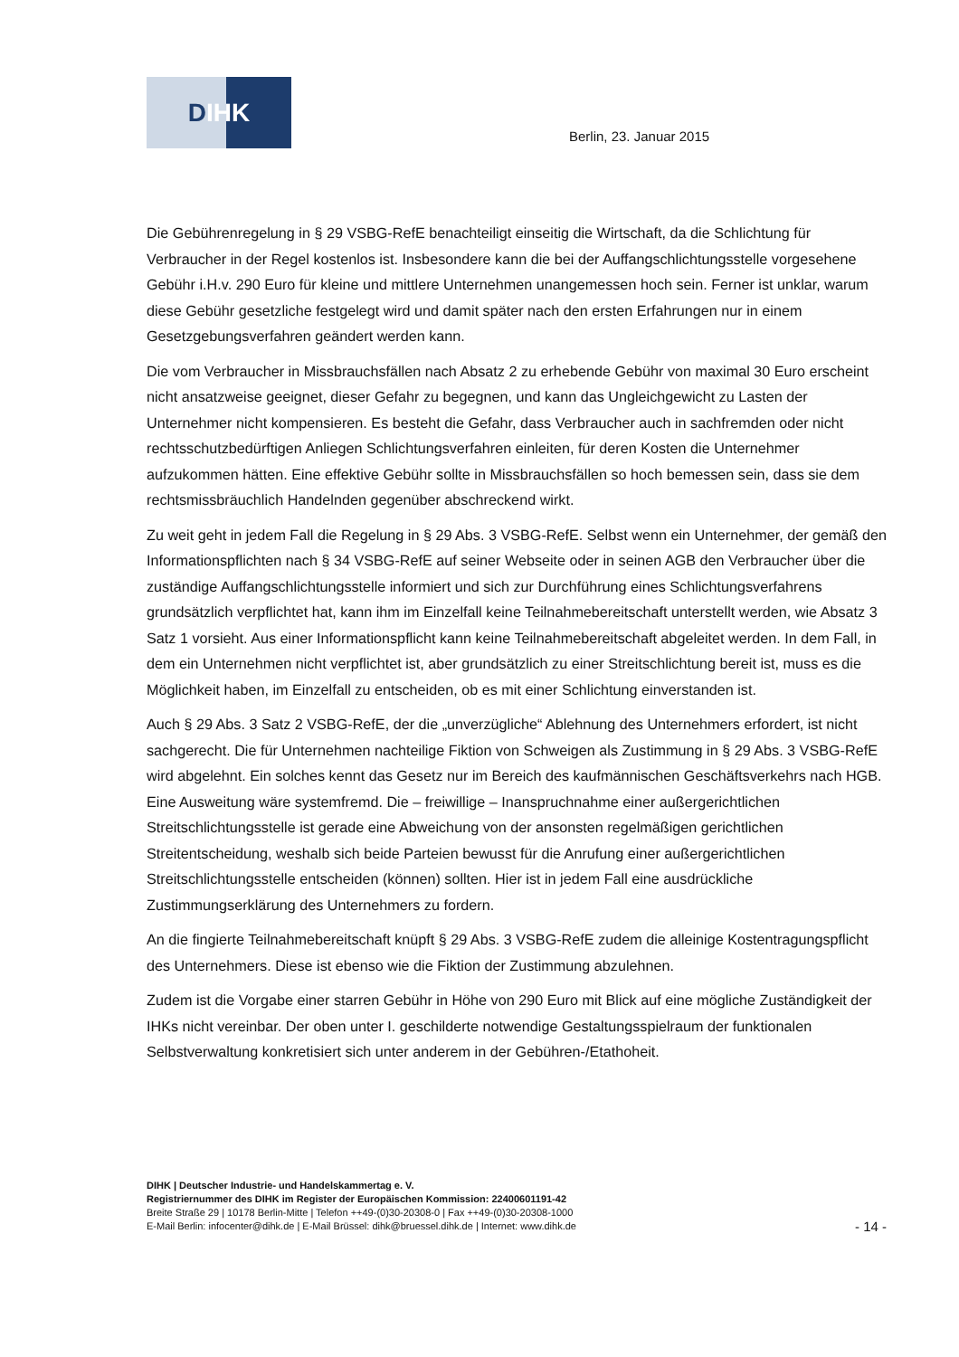D IHK
Berlin, 23. Januar 2015
Die Gebührenregelung in § 29 VSBG-RefE benachteiligt einseitig die Wirtschaft, da die Schlichtung für Verbraucher in der Regel kostenlos ist. Insbesondere kann die bei der Auffangschlichtungsstelle vorgesehene Gebühr i.H.v. 290 Euro für kleine und mittlere Unternehmen unangemessen hoch sein. Ferner ist unklar, warum diese Gebühr gesetzliche festgelegt wird und damit später nach den ersten Erfahrungen nur in einem Gesetzgebungsverfahren geändert werden kann.
Die vom Verbraucher in Missbrauchsfällen nach Absatz 2 zu erhebende Gebühr von maximal 30 Euro erscheint nicht ansatzweise geeignet, dieser Gefahr zu begegnen, und kann das Ungleichgewicht zu Lasten der Unternehmer nicht kompensieren. Es besteht die Gefahr, dass Verbraucher auch in sachfremden oder nicht rechtsschutzbedürftigen Anliegen Schlichtungsverfahren einleiten, für deren Kosten die Unternehmer aufzukommen hätten. Eine effektive Gebühr sollte in Missbrauchsfällen so hoch bemessen sein, dass sie dem rechtsmissbräuchlich Handelnden gegenüber abschreckend wirkt.
Zu weit geht in jedem Fall die Regelung in § 29 Abs. 3 VSBG-RefE. Selbst wenn ein Unternehmer, der gemäß den Informationspflichten nach § 34 VSBG-RefE auf seiner Webseite oder in seinen AGB den Verbraucher über die zuständige Auffangschlichtungsstelle informiert und sich zur Durchführung eines Schlichtungsverfahrens grundsätzlich verpflichtet hat, kann ihm im Einzelfall keine Teilnahmebereitschaft unterstellt werden, wie Absatz 3 Satz 1 vorsieht. Aus einer Informationspflicht kann keine Teilnahmebereitschaft abgeleitet werden. In dem Fall, in dem ein Unternehmen nicht verpflichtet ist, aber grundsätzlich zu einer Streitschlichtung bereit ist, muss es die Möglichkeit haben, im Einzelfall zu entscheiden, ob es mit einer Schlichtung einverstanden ist.
Auch § 29 Abs. 3 Satz 2 VSBG-RefE, der die „unverzügliche“ Ablehnung des Unternehmers erfordert, ist nicht sachgerecht. Die für Unternehmen nachteilige Fiktion von Schweigen als Zustimmung in § 29 Abs. 3 VSBG-RefE wird abgelehnt. Ein solches kennt das Gesetz nur im Bereich des kaufmännischen Geschäftsverkehrs nach HGB. Eine Ausweitung wäre systemfremd. Die – freiwillige – Inanspruchnahme einer außergerichtlichen Streitschlichtungsstelle ist gerade eine Abweichung von der ansonsten regelmäßigen gerichtlichen Streitentscheidung, weshalb sich beide Parteien bewusst für die Anrufung einer außergerichtlichen Streitschlichtungsstelle entscheiden (können) sollten. Hier ist in jedem Fall eine ausdrückliche Zustimmungserklärung des Unternehmers zu fordern.
An die fingierte Teilnahmebereitschaft knüpft § 29 Abs. 3 VSBG-RefE zudem die alleinige Kostentragungspflicht des Unternehmers. Diese ist ebenso wie die Fiktion der Zustimmung abzulehnen.
Zudem ist die Vorgabe einer starren Gebühr in Höhe von 290 Euro mit Blick auf eine mögliche Zuständigkeit der IHKs nicht vereinbar. Der oben unter I. geschilderte notwendige Gestaltungsspielraum der funktionalen Selbstverwaltung konkretisiert sich unter anderem in der Gebühren-/Etathoheit.
DIHK | Deutscher Industrie- und Handelskammertag e. V.
Registriernummer des DIHK im Register der Europäischen Kommission: 22400601191-42
Breite Straße 29 | 10178 Berlin-Mitte | Telefon ++49-(0)30-20308-0 | Fax ++49-(0)30-20308-1000
E-Mail Berlin: infocenter@dihk.de | E-Mail Brüssel: dihk@bruessel.dihk.de | Internet: www.dihk.de
- 14 -